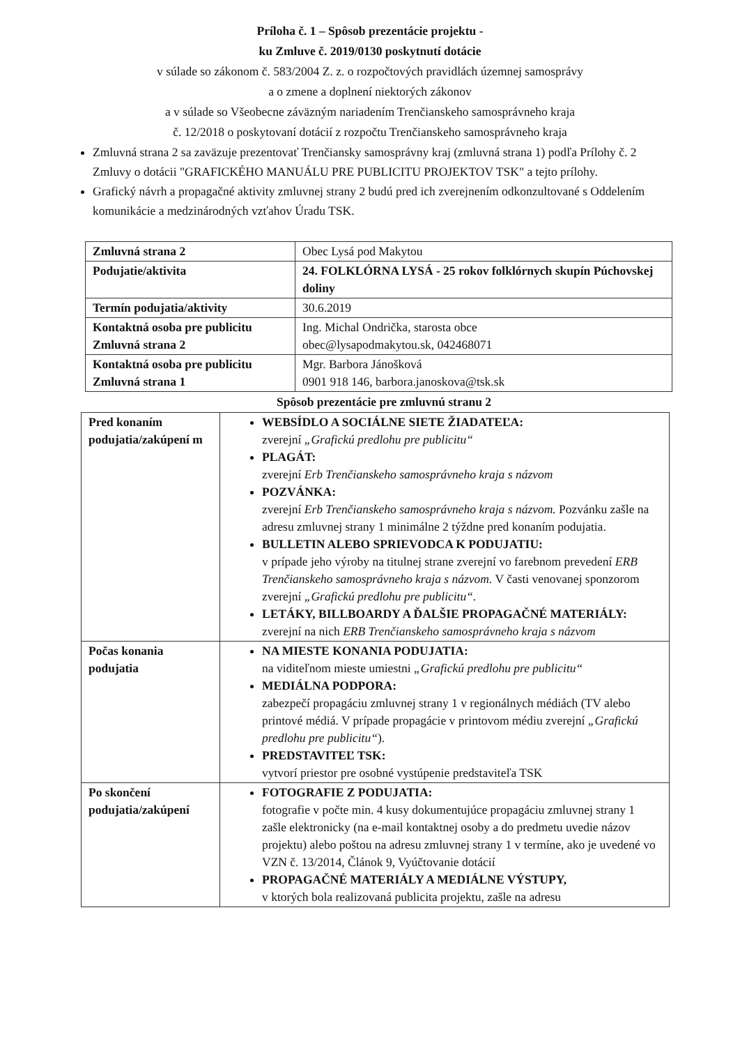Príloha č. 1 – Spôsob prezentácie projektu -
ku Zmluve č. 2019/0130 poskytnutí dotácie
v súlade so zákonom č. 583/2004 Z. z. o rozpočtových pravidlách územnej samosprávy
a o zmene a doplnení niektorých zákonov
a v súlade so Všeobecne záväzným nariadením Trenčianskeho samosprávneho kraja
č. 12/2018 o poskytovaní dotácií z rozpočtu Trenčianskeho samosprávneho kraja
Zmluvná strana 2 sa zaväzuje prezentovať Trenčiansky samosprávny kraj (zmluvná strana 1) podľa Prílohy č. 2 Zmluvy o dotácii "GRAFICKÉHO MANUÁLU PRE PUBLICITU PROJEKTOV TSK" a tejto prílohy.
Grafický návrh a propagačné aktivity zmluvnej strany 2 budú pred ich zverejnením odkonzultované s Oddelením komunikácie a medzinárodných vzťahov Úradu TSK.
| Zmluvná strana 2 | Obec Lysá pod Makytou |
| Podujatie/aktivita | 24. FOLKLÓRNA LYSÁ - 25 rokov folklórnych skupín Púchovskej doliny |
| Termín podujatia/aktivity | 30.6.2019 |
| Kontaktná osoba pre publicitu Zmluvná strana 2 | Ing. Michal Ondrička, starosta obce obec@lysapodmakytou.sk, 042468071 |
| Kontaktná osoba pre publicitu Zmluvná strana 1 | Mgr. Barbora Jánošková 0901 918 146, barbora.janoskova@tsk.sk |
Spôsob prezentácie pre zmluvnú stranu 2
| Pred konaním podujatia/zakúpení m | WEBSÍDLO A SOCIÁLNE SIETE ŽIADATEĽA: zverejní „Grafickú predlohu pre publicitu“ PLAGÁT: zverejní Erb Trenčianskeho samosprávneho kraja s názvom POZVÁNKA: zverejní Erb Trenčianskeho samosprávneho kraja s názvom. Pozvánku zašle na adresu zmluvnej strany 1 minimálne 2 týždne pred konaním podujatia. BULLETIN ALEBO SPRIEVODCA K PODUJATIU: v prípade jeho výroby na titulnej strane zverejní vo farebnom prevedení ERB Trenčianskeho samosprávneho kraja s názvom. V časti venovanej sponzorom zverejní „Grafickú predlohu pre publicitu“. LETÁKY, BILLBOARDY A ĎALŠIE PROPAGAČNÉ MATERIÁLY: zverejní na nich ERB Trenčianskeho samosprávneho kraja s názvom |
| Počas konania podujatia | NA MIESTE KONANIA PODUJATIA: na viditeľnom mieste umiestni „Grafickú predlohu pre publicitu“ MEDIÁLNA PODPORA: zabezpečí propagáciu zmluvnej strany 1 v regionálnych médiách (TV alebo printové médiá. V prípade propagácie v printovom médiu zverejní „Grafickú predlohu pre publicitu“ ). PREDSTAVITEĽ TSK: vytvorí priestor pre osobné vystúpenie predstaviteľa TSK |
| Po skončení podujatia/zakúpení | FOTOGRAFIE Z PODUJATIA: fotografie v počte min. 4 kusy dokumentujúce propagáciu zmluvnej strany 1 zašle elektronicky (na e-mail kontaktnej osoby a do predmetu uvedie názov projektu) alebo poštou na adresu zmluvnej strany 1 v termíne, ako je uvedené vo VZN č. 13/2014, Článok 9, Vyúčtovanie dotácií PROPAGAČNÉ MATERIÁLY A MEDIÁLNE VÝSTUPY, v ktorých bola realizovaná publicita projektu, zašle na adresu |